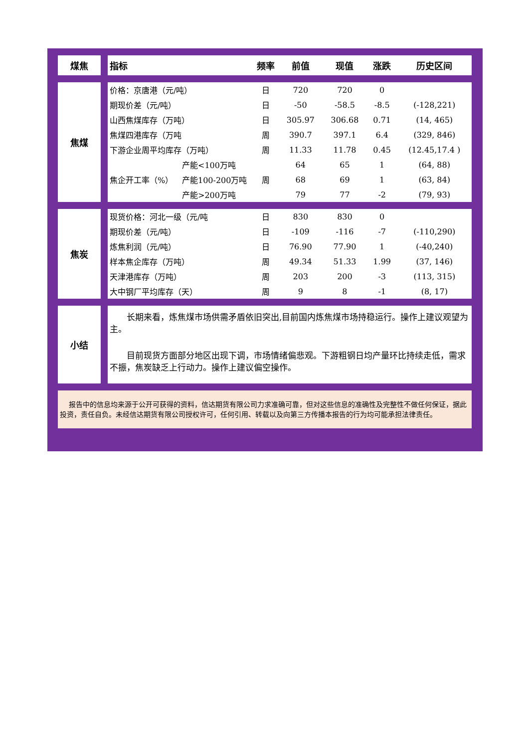| 煤焦 | | 指标 | | 频率 | 前值 | 现值 | 涨跌 | 历史区间 |
| 焦煤 | | 价格：京唐港（元/吨） | | 日 | 720 | 720 | 0 | |
| | | 期现价差（元/吨） | | 日 | -50 | -58.5 | -8.5 | (-128,221) |
| | | 山西焦煤库存（万吨） | | 日 | 305.97 | 306.68 | 0.71 | (14, 465) |
| | | 焦煤四港库存（万吨 | | 周 | 390.7 | 397.1 | 6.4 | (329, 846) |
| | | 下游企业周平均库存（万吨） | | 周 | 11.33 | 11.78 | 0.45 | (12.45,17.4 ) |
| | | 焦企开工率（%） | 产能<100万吨 | 周 | 64 | 65 | 1 | (64, 88) |
| | | | 产能100-200万吨 | | 68 | 69 | 1 | (63, 84) |
| | | | 产能>200万吨 | | 79 | 77 | -2 | (79, 93) |
| 焦炭 | | 现货价格：河北一级（元/吨 | | 日 | 830 | 830 | 0 | |
| | | 期现价差（元/吨） | | 日 | -109 | -116 | -7 | (-110,290) |
| | | 炼焦利润（元/吨） | | 日 | 76.90 | 77.90 | 1 | (-40,240) |
| | | 样本焦企库存（万吨） | | 周 | 49.34 | 51.33 | 1.99 | (37, 146) |
| | | 天津港库存（万吨） | | 周 | 203 | 200 | -3 | (113, 315) |
| | | 大中钢厂平均库存（天） | | 周 | 9 | 8 | -1 | (8, 17) |
| 小结 | | 长期来看，炼焦煤市场供需矛盾依旧突出,目前国内炼焦煤市场持稳运行。操作上建议观望为主。 目前现货方面部分地区出现下调，市场情绪偏悲观。下游粗钢日均产量环比持续走低，需求不振，焦炭缺乏上行动力。操作上建议偏空操作。 | | | | | | |
报告中的信息均来源于公开可获得的资料，信达期货有限公司力求准确可靠，但对这些信息的准确性及完整性不做任何保证，据此投资，责任自负。未经信达期货有限公司授权许可，任何引用、转载以及向第三方传播本报告的行为均可能承担法律责任。